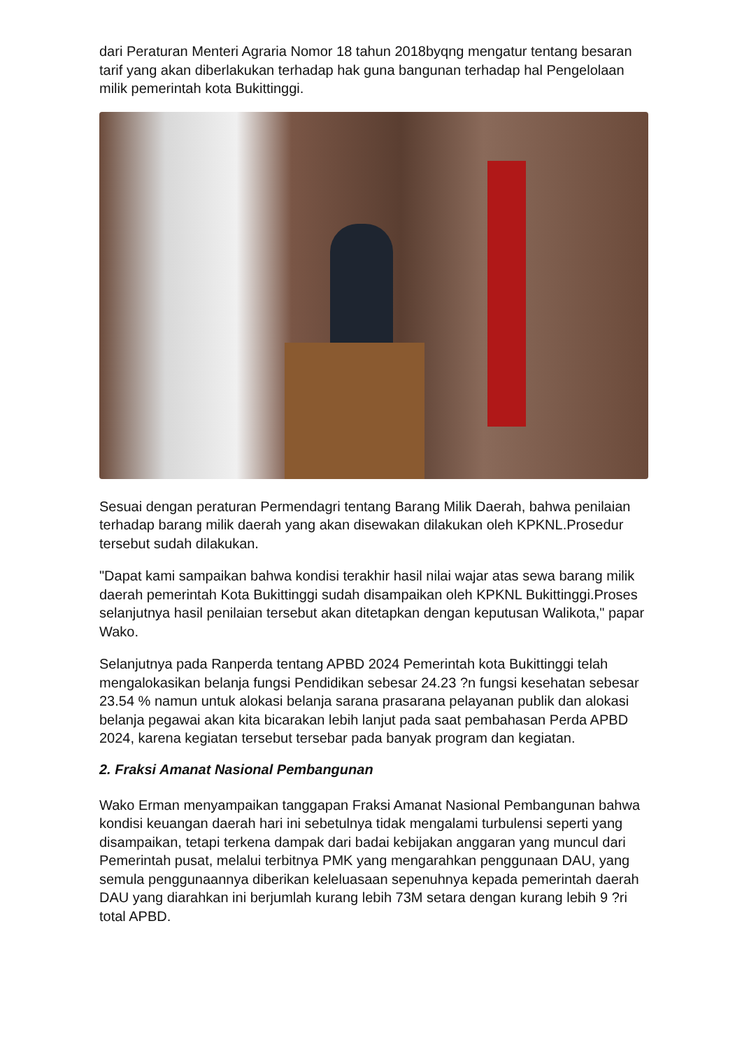dari Peraturan Menteri Agraria Nomor 18 tahun 2018byqng mengatur tentang besaran tarif yang akan diberlakukan terhadap hak guna bangunan terhadap hal Pengelolaan milik pemerintah kota Bukittinggi.
Sesuai dengan peraturan Permendagri tentang Barang Milik Daerah, bahwa penilaian terhadap barang milik daerah yang akan disewakan dilakukan oleh KPKNL.Prosedur tersebut sudah dilakukan.
"Dapat kami sampaikan bahwa kondisi terakhir hasil nilai wajar atas sewa barang milik daerah pemerintah Kota Bukittinggi sudah disampaikan oleh KPKNL Bukittinggi.Proses selanjutnya hasil penilaian tersebut akan ditetapkan dengan keputusan Walikota," papar Wako.
Selanjutnya pada Ranperda tentang APBD 2024 Pemerintah kota Bukittinggi telah mengalokasikan belanja fungsi Pendidikan sebesar 24.23 ?n fungsi kesehatan sebesar 23.54 % namun untuk alokasi belanja sarana prasarana pelayanan publik dan alokasi belanja pegawai akan kita bicarakan lebih lanjut pada saat pembahasan Perda APBD 2024, karena kegiatan tersebut tersebar pada banyak program dan kegiatan.
2. Fraksi Amanat Nasional Pembangunan
Wako Erman menyampaikan tanggapan Fraksi Amanat Nasional Pembangunan bahwa kondisi keuangan daerah hari ini sebetulnya tidak mengalami turbulensi seperti yang disampaikan, tetapi terkena dampak dari badai kebijakan anggaran yang muncul dari Pemerintah pusat, melalui terbitnya PMK yang mengarahkan penggunaan DAU, yang semula penggunaannya diberikan keleluasaan sepenuhnya kepada pemerintah daerah
DAU yang diarahkan ini berjumlah kurang lebih 73M setara dengan kurang lebih 9 ?ri total APBD.